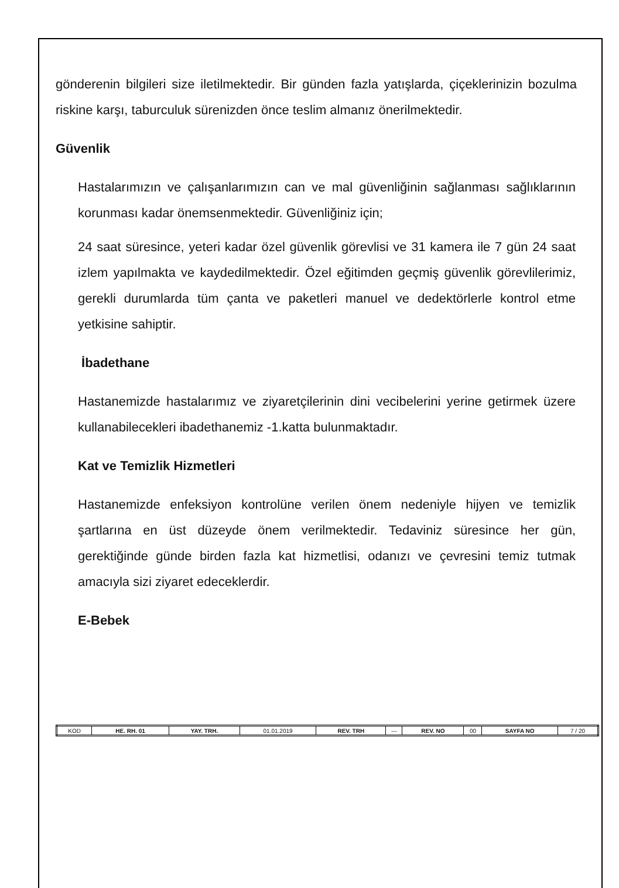gönderenin bilgileri size iletilmektedir. Bir günden fazla yatışlarda, çiçeklerinizin bozulma riskine karşı, taburculuk sürenizden önce teslim almanız önerilmektedir.
Güvenlik
Hastalarımızın ve çalışanlarımızın can ve mal güvenliğinin sağlanması sağlıklarının korunması kadar önemsenmektedir. Güvenliğiniz için;
24 saat süresince, yeteri kadar özel güvenlik görevlisi ve 31 kamera ile 7 gün 24 saat izlem yapılmakta ve kaydedilmektedir. Özel eğitimden geçmiş güvenlik görevlilerimiz, gerekli durumlarda tüm çanta ve paketleri manuel ve dedektörlerle kontrol etme yetkisine sahiptir.
İbadethane
Hastanemizde hastalarımız ve ziyaretçilerinin dini vecibelerini yerine getirmek üzere kullanabilecekleri ibadethanemiz -1.katta bulunmaktadır.
Kat ve Temizlik Hizmetleri
Hastanemizde enfeksiyon kontrolüne verilen önem nedeniyle hijyen ve temizlik şartlarına en üst düzeyde önem verilmektedir. Tedaviniz süresince her gün, gerektiğinde günde birden fazla kat hizmetlisi, odanızı ve çevresini temiz tutmak amacıyla sizi ziyaret edeceklerdir.
E-Bebek
| KOD | HE. RH. 01 | YAY. TRH. | 01.01.2019 | REV. TRH | --- | REV. NO | 00 | SAYFA NO | 7 / 20 |